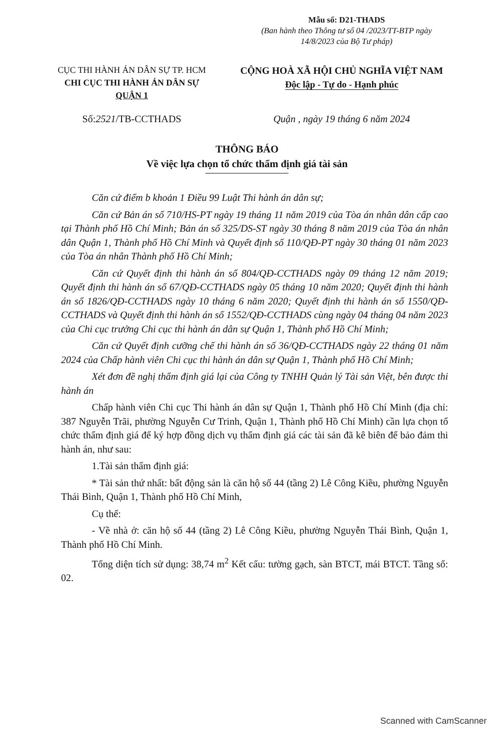Mẫu số: D21-THADS
(Ban hành theo Thông tư số 04 /2023/TT-BTP ngày
14/8/2023 của Bộ Tư pháp)
CỤC THI HÀNH ÁN DÂN SỰ TP. HCM
CHI CỤC THI HÀNH ÁN DÂN SỰ
QUẬN 1
CỘNG HOÀ XÃ HỘI CHỦ NGHĨA VIỆT NAM
Độc lập - Tự do - Hạnh phúc
Số:2521/TB-CCTHADS Quận , ngày 19 tháng 6 năm 2024
THÔNG BÁO
Về việc lựa chọn tổ chức thẩm định giá tài sản
Căn cứ điểm b khoản 1 Điều 99 Luật Thi hành án dân sự;
Căn cứ Bản án số 710/HS-PT ngày 19 tháng 11 năm 2019 của Tòa án nhân dân cấp cao tại Thành phố Hồ Chí Minh; Bản án số 325/DS-ST ngày 30 tháng 8 năm 2019 của Tòa án nhân dân Quận 1, Thành phố Hồ Chí Minh và Quyết định số 110/QĐ-PT ngày 30 tháng 01 năm 2023 của Tòa án nhân Thành phố Hồ Chí Minh;
Căn cứ Quyết định thi hành án số 804/QĐ-CCTHADS ngày 09 tháng 12 năm 2019; Quyết định thi hành án số 67/QĐ-CCTHADS ngày 05 tháng 10 năm 2020; Quyết định thi hành án số 1826/QĐ-CCTHADS ngày 10 tháng 6 năm 2020; Quyết định thi hành án số 1550/QĐ-CCTHADS và Quyết định thi hành án số 1552/QĐ-CCTHADS cùng ngày 04 tháng 04 năm 2023 của Chi cục trưởng Chi cục thi hành án dân sự Quận 1, Thành phố Hồ Chí Minh;
Căn cứ Quyết định cưỡng chế thi hành án số 36/QĐ-CCTHADS ngày 22 tháng 01 năm 2024 của Chấp hành viên Chi cục thi hành án dân sự Quận 1, Thành phố Hồ Chí Minh;
Xét đơn đề nghị thẩm định giá lại của Công ty TNHH Quản lý Tài sản Việt, bên được thi hành án
Chấp hành viên Chi cục Thi hành án dân sự Quận 1, Thành phố Hồ Chí Minh (địa chỉ: 387 Nguyễn Trãi, phường Nguyễn Cư Trinh, Quận 1, Thành phố Hồ Chí Minh) cần lựa chọn tổ chức thẩm định giá để ký hợp đồng dịch vụ thẩm định giá các tài sản đã kê biên để bảo đảm thi hành án, như sau:
1.Tài sản thẩm định giá:
* Tài sản thứ nhất: bất động sản là căn hộ số 44 (tầng 2) Lê Công Kiều, phường Nguyễn Thái Bình, Quận 1, Thành phố Hồ Chí Minh,
Cụ thể:
- Về nhà ở: căn hộ số 44 (tầng 2) Lê Công Kiều, phường Nguyễn Thái Bình, Quận 1, Thành phố Hồ Chí Minh.
Tổng diện tích sử dụng: 38,74 m<sup>2</sup> Kết cấu: tường gạch, sàn BTCT, mái BTCT. Tầng số: 02.
Scanned with CamScanner